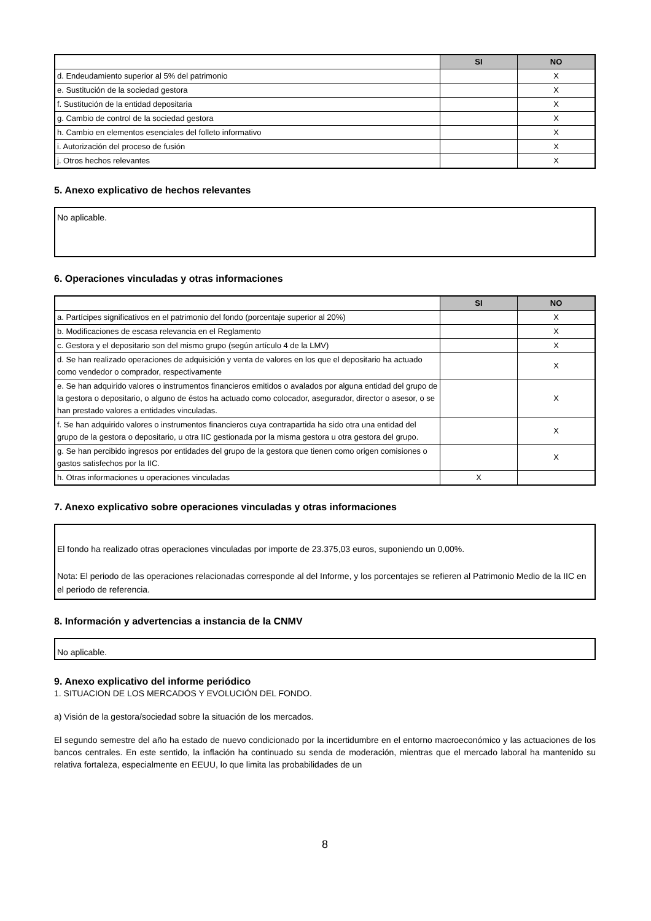| | SI | NO |
| --- | --- | --- |
| d. Endeudamiento superior al 5% del patrimonio | | X |
| e. Sustitución de la sociedad gestora | | X |
| f. Sustitución de la entidad depositaria | | X |
| g. Cambio de control de la sociedad gestora | | X |
| h. Cambio en elementos esenciales del folleto informativo | | X |
| i. Autorización del proceso de fusión | | X |
| j. Otros hechos relevantes | | X |
5. Anexo explicativo de hechos relevantes
No aplicable.
6. Operaciones vinculadas y otras informaciones
| | SI | NO |
| --- | --- | --- |
| a. Partícipes significativos en el patrimonio del fondo (porcentaje superior al 20%) | | X |
| b. Modificaciones de escasa relevancia en el Reglamento | | X |
| c. Gestora y el depositario son del mismo grupo (según artículo 4 de la LMV) | | X |
| d. Se han realizado operaciones de adquisición y venta de valores en los que el depositario ha actuado como vendedor o comprador, respectivamente | | X |
| e. Se han adquirido valores o instrumentos financieros emitidos o avalados por alguna entidad del grupo de la gestora o depositario, o alguno de éstos ha actuado como colocador, asegurador, director o asesor, o se han prestado valores a entidades vinculadas. | | X |
| f. Se han adquirido valores o instrumentos financieros cuya contrapartida ha sido otra una entidad del grupo de la gestora o depositario, u otra IIC gestionada por la misma gestora u otra gestora del grupo. | | X |
| g. Se han percibido ingresos por entidades del grupo de la gestora que tienen como origen comisiones o gastos satisfechos por la IIC. | | X |
| h. Otras informaciones u operaciones vinculadas | X | |
7. Anexo explicativo sobre operaciones vinculadas y otras informaciones
El fondo ha realizado otras operaciones vinculadas por importe de 23.375,03 euros, suponiendo un 0,00%.
Nota: El periodo de las operaciones relacionadas corresponde al del Informe, y los porcentajes se refieren al Patrimonio Medio de la IIC en el periodo de referencia.
8. Información y advertencias a instancia de la CNMV
No aplicable.
9. Anexo explicativo del informe periódico
1. SITUACION DE LOS MERCADOS Y EVOLUCIÓN DEL FONDO.
a) Visión de la gestora/sociedad sobre la situación de los mercados.
El segundo semestre del año ha estado de nuevo condicionado por la incertidumbre en el entorno macroeconómico y las actuaciones de los bancos centrales. En este sentido, la inflación ha continuado su senda de moderación, mientras que el mercado laboral ha mantenido su relativa fortaleza, especialmente en EEUU, lo que limita las probabilidades de un
8